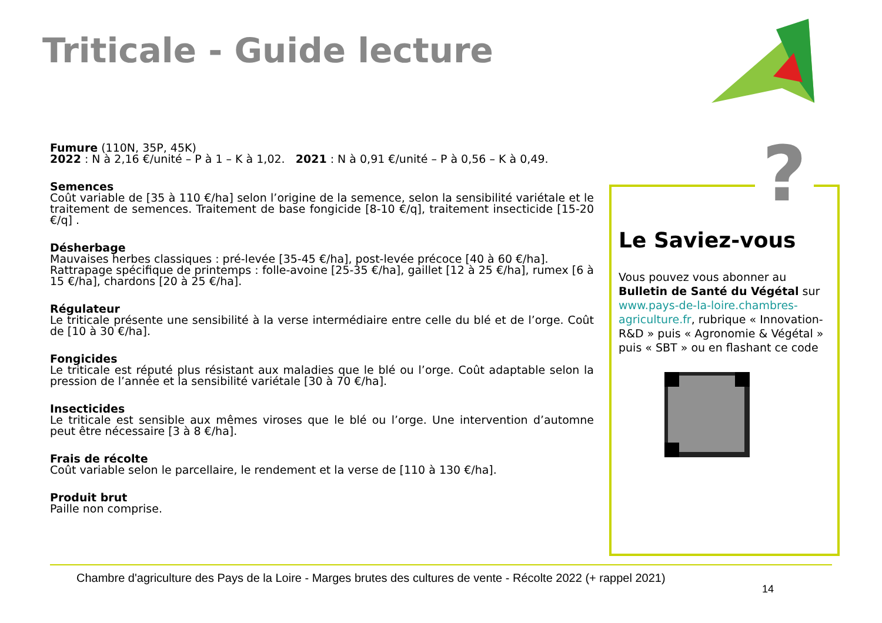Triticale - Guide lecture
Fumure (110N, 35P, 45K)
2022 : N à 2,16 €/unité – P à 1 – K à 1,02. 2021 : N à 0,91 €/unité – P à 0,56 – K à 0,49.
Semences
Coût variable de [35 à 110 €/ha] selon l’origine de la semence, selon la sensibilité variétale et le traitement de semences. Traitement de base fongicide [8-10 €/q], traitement insecticide [15-20 €/q] .
Désherbage
Mauvaises herbes classiques : pré-levée [35-45 €/ha], post-levée précoce [40 à 60 €/ha].
Rattrapage spécifique de printemps : folle-avoine [25-35 €/ha], gaillet [12 à 25 €/ha], rumex [6 à 15 €/ha], chardons [20 à 25 €/ha].
Régulateur
Le triticale présente une sensibilité à la verse intermédiaire entre celle du blé et de l’orge. Coût de [10 à 30 €/ha].
Fongicides
Le triticale est réputé plus résistant aux maladies que le blé ou l’orge. Coût adaptable selon la pression de l’année et la sensibilité variétale [30 à 70 €/ha].
Insecticides
Le triticale est sensible aux mêmes viroses que le blé ou l’orge. Une intervention d’automne peut être nécessaire [3 à 8 €/ha].
Frais de récolte
Coût variable selon le parcellaire, le rendement et la verse de [110 à 130 €/ha].
Produit brut
Paille non comprise.
Le Saviez-vous
Vous pouvez vous abonner au Bulletin de Santé du Végétal sur www.pays-de-la-loire.chambres-agriculture.fr, rubrique « Innovation-R&D » puis « Agronomie & Végétal » puis « SBT » ou en flashant ce code
?
Chambre d'agriculture des Pays de la Loire - Marges brutes des cultures de vente - Récolte 2022 (+ rappel 2021)
14